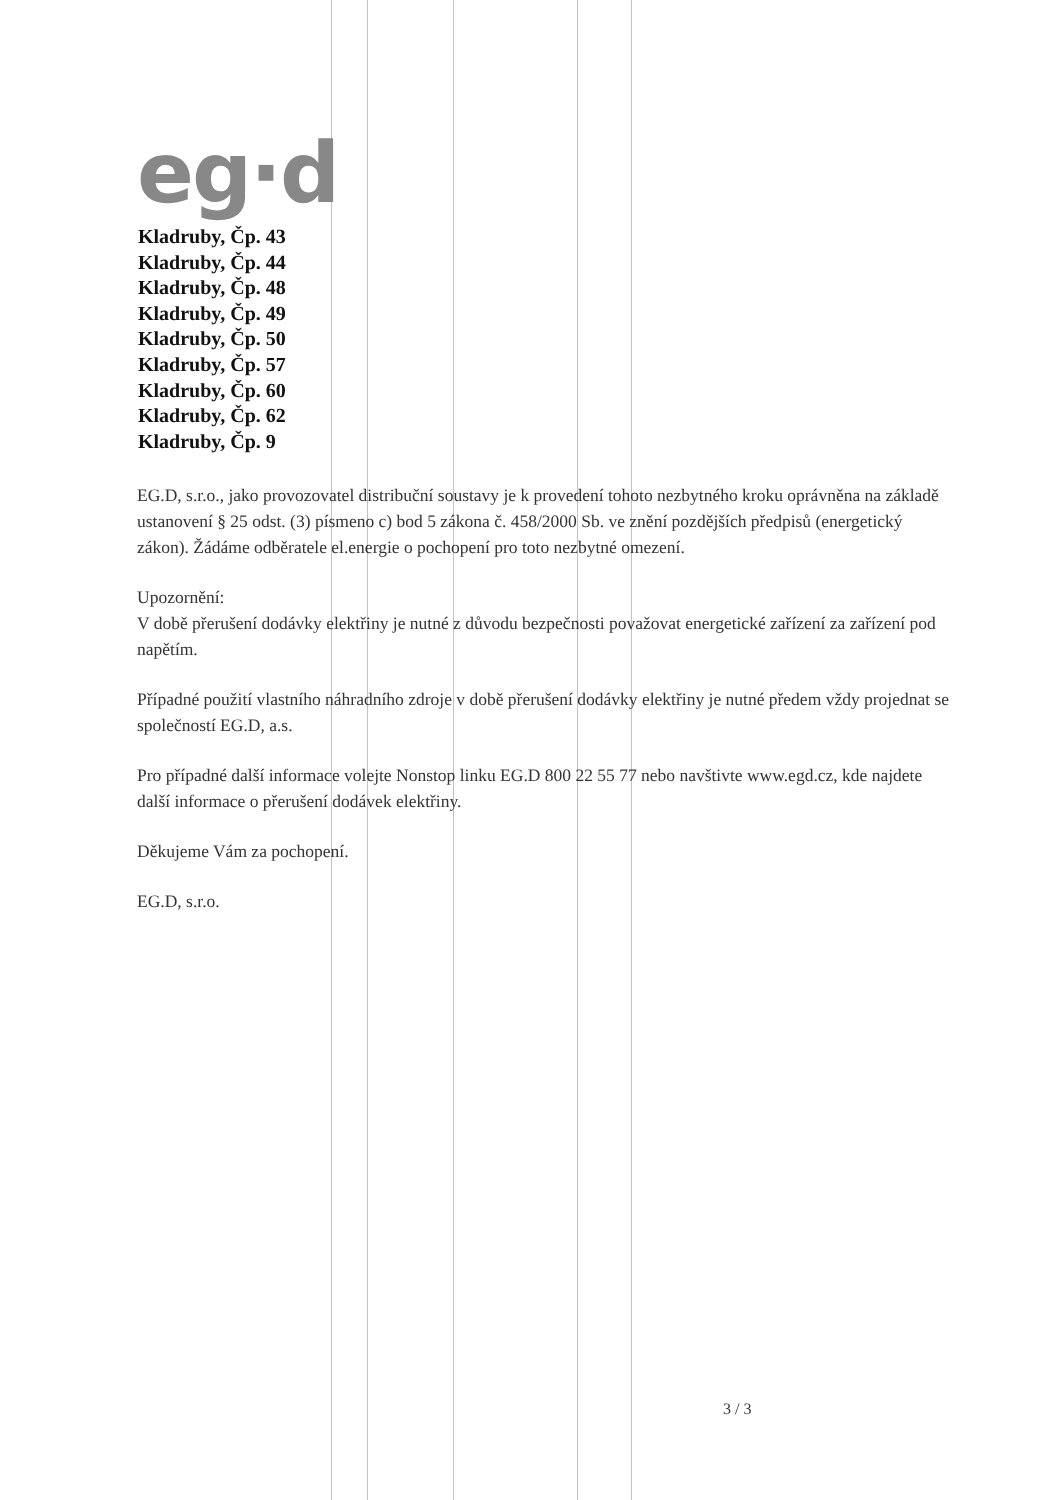eg·d
Kladruby, Čp. 43
Kladruby, Čp. 44
Kladruby, Čp. 48
Kladruby, Čp. 49
Kladruby, Čp. 50
Kladruby, Čp. 57
Kladruby, Čp. 60
Kladruby, Čp. 62
Kladruby, Čp. 9
EG.D, s.r.o., jako provozovatel distribuční soustavy je k provedení tohoto nezbytného kroku oprávněna na základě ustanovení § 25 odst. (3) písmeno c) bod 5 zákona č. 458/2000 Sb. ve znění pozdějších předpisů (energetický zákon). Žádáme odběratele el.energie o pochopení pro toto nezbytné omezení.
Upozornění:
V době přerušení dodávky elektřiny je nutné z důvodu bezpečnosti považovat energetické zařízení za zařízení pod napětím.
Případné použití vlastního náhradního zdroje v době přerušení dodávky elektřiny je nutné předem vždy projednat se společností EG.D, a.s.
Pro případné další informace volejte Nonstop linku EG.D 800 22 55 77 nebo navštivte www.egd.cz, kde najdete další informace o přerušení dodávek elektřiny.
Děkujeme Vám za pochopení.
EG.D, s.r.o.
3 / 3